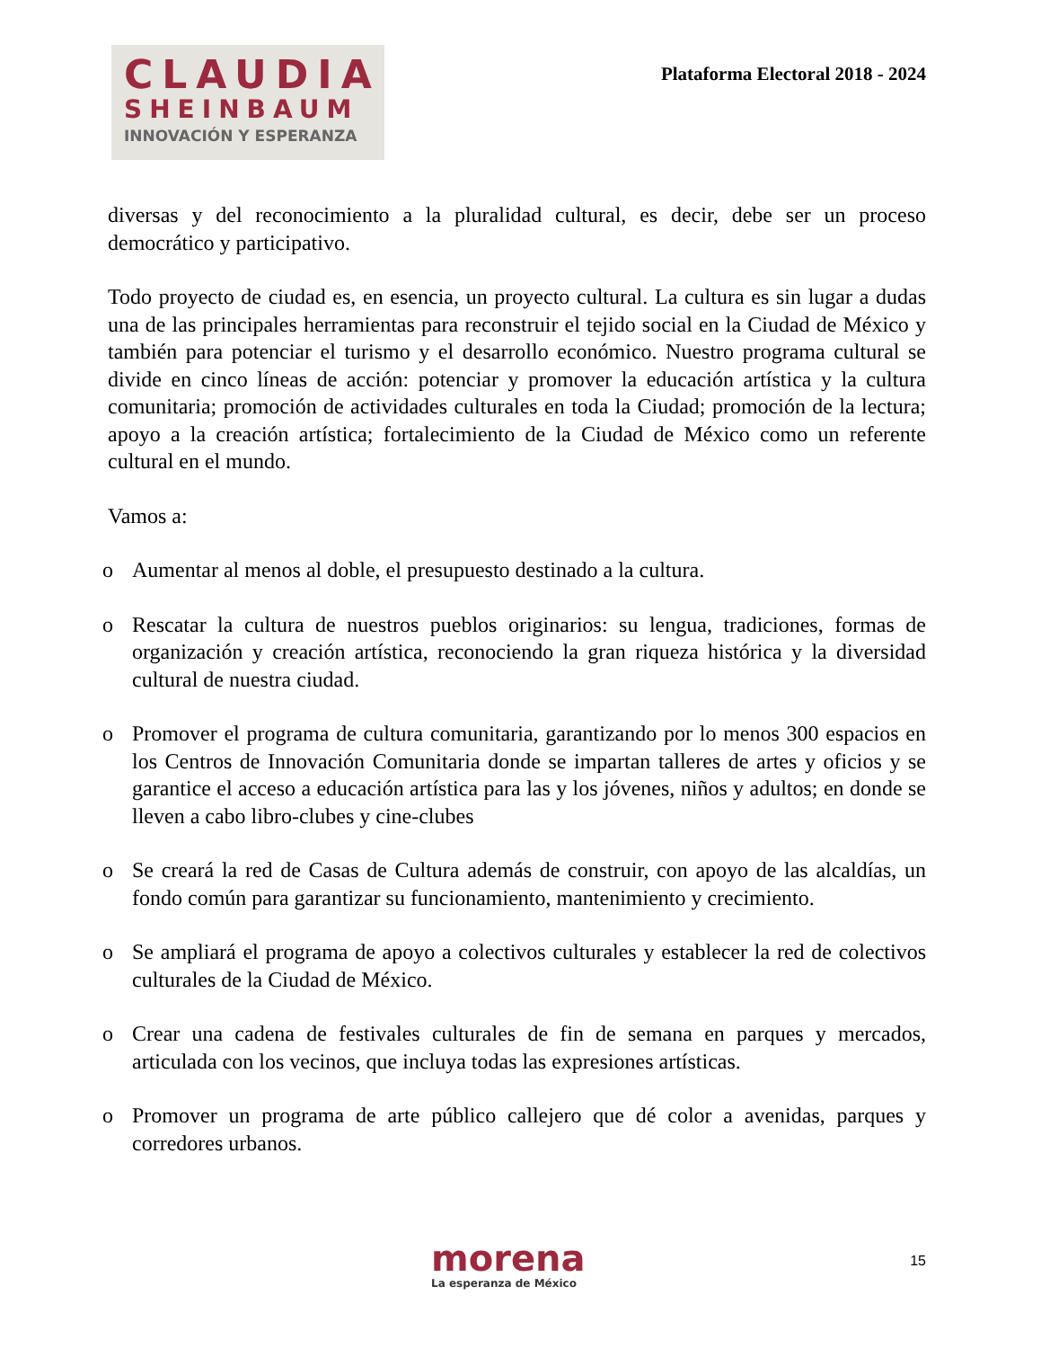CLAUDIA
SHEINBAUM
INNOVACIÓN Y ESPERANZA
Plataforma Electoral 2018 - 2024
diversas y del reconocimiento a la pluralidad cultural, es decir, debe ser un proceso democrático y participativo.
Todo proyecto de ciudad es, en esencia, un proyecto cultural. La cultura es sin lugar a dudas una de las principales herramientas para reconstruir el tejido social en la Ciudad de México y también para potenciar el turismo y el desarrollo económico. Nuestro programa cultural se divide en cinco líneas de acción: potenciar y promover la educación artística y la cultura comunitaria; promoción de actividades culturales en toda la Ciudad; promoción de la lectura; apoyo a la creación artística; fortalecimiento de la Ciudad de México como un referente cultural en el mundo.
Vamos a:
o Aumentar al menos al doble, el presupuesto destinado a la cultura.
o Rescatar la cultura de nuestros pueblos originarios: su lengua, tradiciones, formas de organización y creación artística, reconociendo la gran riqueza histórica y la diversidad cultural de nuestra ciudad.
o Promover el programa de cultura comunitaria, garantizando por lo menos 300 espacios en los Centros de Innovación Comunitaria donde se impartan talleres de artes y oficios y se garantice el acceso a educación artística para las y los jóvenes, niños y adultos; en donde se lleven a cabo libro-clubes y cine-clubes
o Se creará la red de Casas de Cultura además de construir, con apoyo de las alcaldías, un fondo común para garantizar su funcionamiento, mantenimiento y crecimiento.
o Se ampliará el programa de apoyo a colectivos culturales y establecer la red de colectivos culturales de la Ciudad de México.
o Crear una cadena de festivales culturales de fin de semana en parques y mercados, articulada con los vecinos, que incluya todas las expresiones artísticas.
o Promover un programa de arte público callejero que dé color a avenidas, parques y corredores urbanos.
morena
La esperanza de México
15